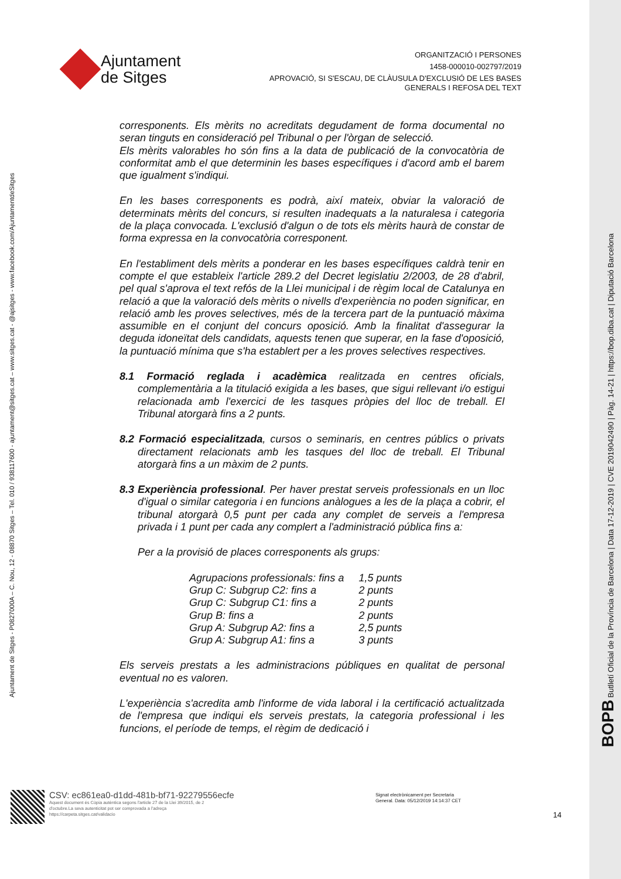Ajuntament
de Sitges
ORGANITZACIÓ I PERSONES
1458-000010-002797/2019
APROVACIÓ, SI S'ESCAU, DE CLÀUSULA D'EXCLUSIÓ DE LES BASES
GENERALS I REFOSA DEL TEXT
Ajuntament de Sitges - P0827000A – C. Nou, 12 - 08870 Sitges – Tel. 010 / 938117600 - ajuntament@sitges.cat – www.sitges.cat - @ajsitges - www.facebook.com/AjuntamentdeSitges
corresponents. Els mèrits no acreditats degudament de forma documental no seran tinguts en consideració pel Tribunal o per l'òrgan de selecció.
Els mèrits valorables ho són fins a la data de publicació de la convocatòria de conformitat amb el que determinin les bases específiques i d'acord amb el barem que igualment s'indiqui.
En les bases corresponents es podrà, així mateix, obviar la valoració de determinats mèrits del concurs, si resulten inadequats a la naturalesa i categoria de la plaça convocada. L'exclusió d'algun o de tots els mèrits haurà de constar de forma expressa en la convocatòria corresponent.
En l'establiment dels mèrits a ponderar en les bases específiques caldrà tenir en compte el que estableix l'article 289.2 del Decret legislatiu 2/2003, de 28 d'abril, pel qual s'aprova el text refós de la Llei municipal i de règim local de Catalunya en relació a que la valoració dels mèrits o nivells d'experiència no poden significar, en relació amb les proves selectives, més de la tercera part de la puntuació màxima assumible en el conjunt del concurs oposició. Amb la finalitat d'assegurar la deguda idoneïtat dels candidats, aquests tenen que superar, en la fase d'oposició, la puntuació mínima que s'ha establert per a les proves selectives respectives.
8.1 Formació reglada i acadèmica realitzada en centres oficials, complementària a la titulació exigida a les bases, que sigui rellevant i/o estigui relacionada amb l'exercici de les tasques pròpies del lloc de treball. El Tribunal atorgarà fins a 2 punts.
8.2 Formació especialitzada, cursos o seminaris, en centres públics o privats directament relacionats amb les tasques del lloc de treball. El Tribunal atorgarà fins a un màxim de 2 punts.
8.3 Experiència professional. Per haver prestat serveis professionals en un lloc d'igual o similar categoria i en funcions anàlogues a les de la plaça a cobrir, el tribunal atorgarà 0,5 punt per cada any complet de serveis a l'empresa privada i 1 punt per cada any complert a l'administració pública fins a:
Per a la provisió de places corresponents als grups:
| Agrupacions professionals: fins a | 1,5 punts |
| Grup C: Subgrup C2: fins a | 2 punts |
| Grup C: Subgrup C1: fins a | 2 punts |
| Grup B: fins a | 2 punts |
| Grup A: Subgrup A2: fins a | 2,5 punts |
| Grup A: Subgrup A1: fins a | 3 punts |
Els serveis prestats a les administracions públiques en qualitat de personal eventual no es valoren.
L'experiència s'acredita amb l'informe de vida laboral i la certificació actualitzada de l'empresa que indiqui els serveis prestats, la categoria professional i les funcions, el període de temps, el règim de dedicació i
BOPB Butlletí Oficial de la Província de Barcelona | Data 17-12-2019 | CVE 2019042490 | Pàg. 14-21 | https://bop.diba.cat | Diputació Barcelona
CSV: ec861ea0-d1dd-481b-bf71-92279556ecfe
Aquest document és Còpia autèntica segons l'article 27 de la Llei 39/2015, de 2
d'octubre.La seva autenticitat pot ser comprovada a l'adreça
https://carpeta.sitges.cat/validacio
Signat electrònicament per Secretaria
General. Data: 05/12/2019 14:14:37 CET
14